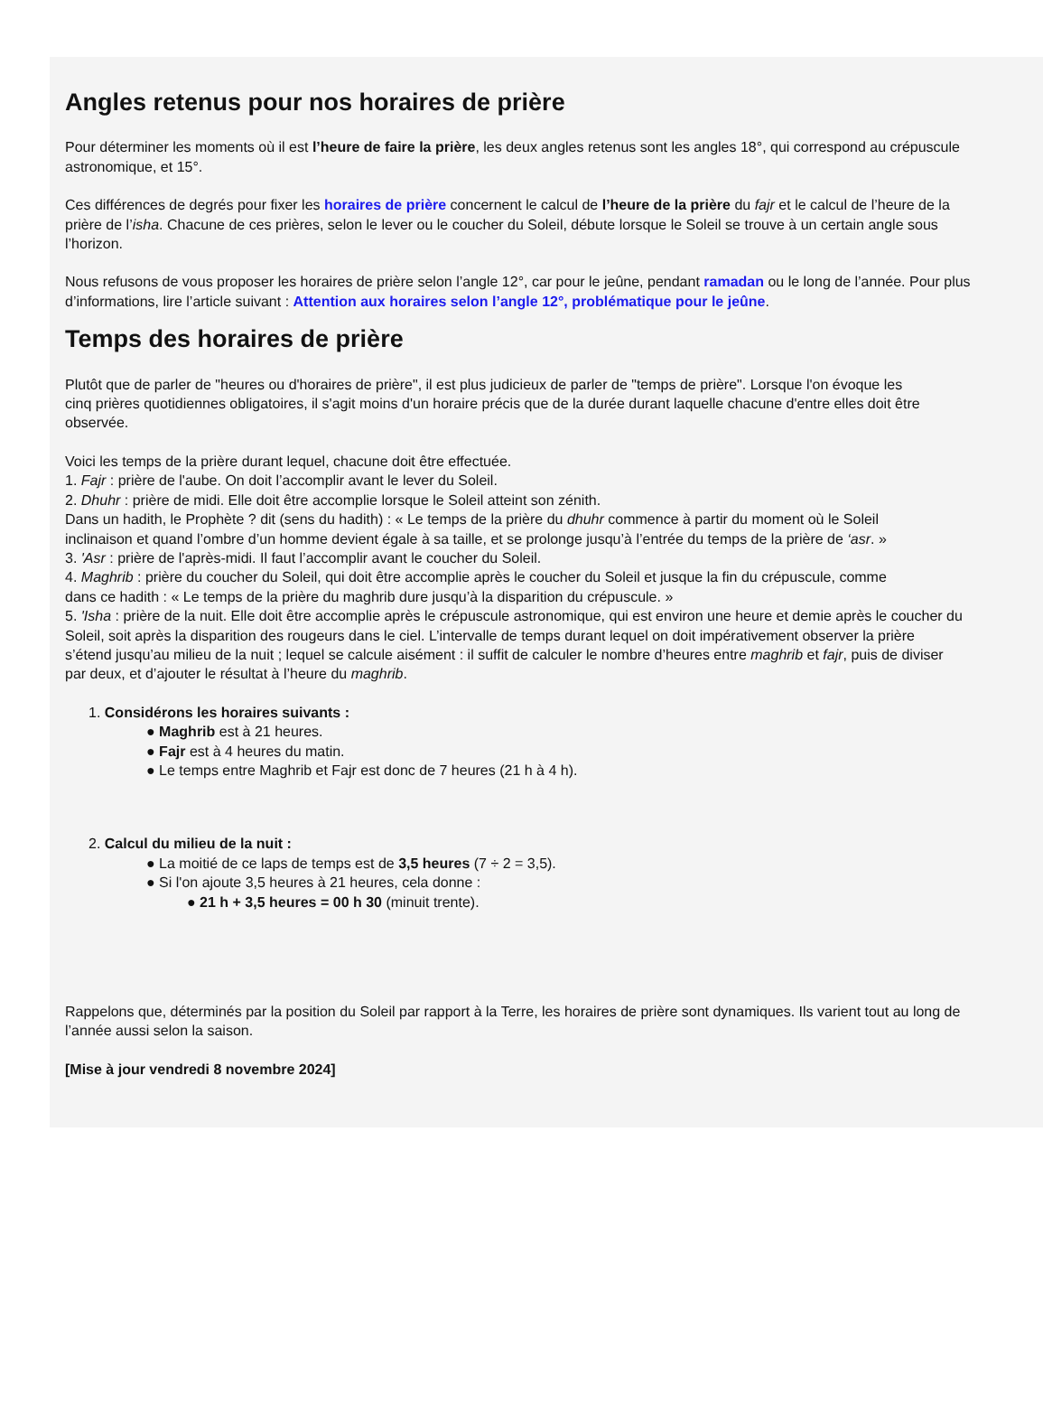Angles retenus pour nos horaires de prière
Pour déterminer les moments où il est l’heure de faire la prière, les deux angles retenus sont les angles 18°, qui correspond au crépuscule
astronomique, et 15°.
Ces différences de degrés pour fixer les horaires de prière concernent le calcul de l’heure de la prière du fajr et le calcul de l’heure de la
prière de l’isha. Chacune de ces prières, selon le lever ou le coucher du Soleil, débute lorsque le Soleil se trouve à un certain angle sous
l’horizon.
Nous refusons de vous proposer les horaires de prière selon l’angle 12°, car pour le jeûne, pendant ramadan ou le long de l’année. Pour plus
d’informations, lire l’article suivant : Attention aux horaires selon l’angle 12°, problématique pour le jeûne.
Temps des horaires de prière
Plutôt que de parler de "heures ou d'horaires de prière", il est plus judicieux de parler de "temps de prière". Lorsque l'on évoque les
cinq prières quotidiennes obligatoires, il s'agit moins d'un horaire précis que de la durée durant laquelle chacune d'entre elles doit être
observée.
Voici les temps de la prière durant lequel, chacune doit être effectuée.
1. Fajr : prière de l'aube. On doit l’accomplir avant le lever du Soleil.
2. Dhuhr : prière de midi. Elle doit être accomplie lorsque le Soleil atteint son zénith.
Dans un hadith, le Prophète ? dit (sens du hadith) : « Le temps de la prière du dhuhr commence à partir du moment où le Soleil
inclinaison et quand l’ombre d’un homme devient égale à sa taille, et se prolonge jusqu’à l’entrée du temps de la prière de ‘asr. »
3. 'Asr : prière de l'après-midi. Il faut l’accomplir avant le coucher du Soleil.
4. Maghrib : prière du coucher du Soleil, qui doit être accomplie après le coucher du Soleil et jusque la fin du crépuscule, comme
dans ce hadith : « Le temps de la prière du maghrib dure jusqu’à la disparition du crépuscule. »
5. 'Isha : prière de la nuit. Elle doit être accomplie après le crépuscule astronomique, qui est environ une heure et demie après le coucher du
Soleil, soit après la disparition des rougeurs dans le ciel. L’intervalle de temps durant lequel on doit impérativement observer la prière
s’étend jusqu’au milieu de la nuit ; lequel se calcule aisément : il suffit de calculer le nombre d’heures entre maghrib et fajr, puis de diviser
par deux, et d’ajouter le résultat à l’heure du maghrib.
1. Considérons les horaires suivants :
● Maghrib est à 21 heures.
● Fajr est à 4 heures du matin.
● Le temps entre Maghrib et Fajr est donc de 7 heures (21 h à 4 h).
2. Calcul du milieu de la nuit :
● La moitié de ce laps de temps est de 3,5 heures (7 ÷ 2 = 3,5).
● Si l'on ajoute 3,5 heures à 21 heures, cela donne :
● 21 h + 3,5 heures = 00 h 30 (minuit trente).
Rappelons que, déterminés par la position du Soleil par rapport à la Terre, les horaires de prière sont dynamiques. Ils varient tout au long de
l’année aussi selon la saison.
[Mise à jour vendredi 8 novembre 2024]